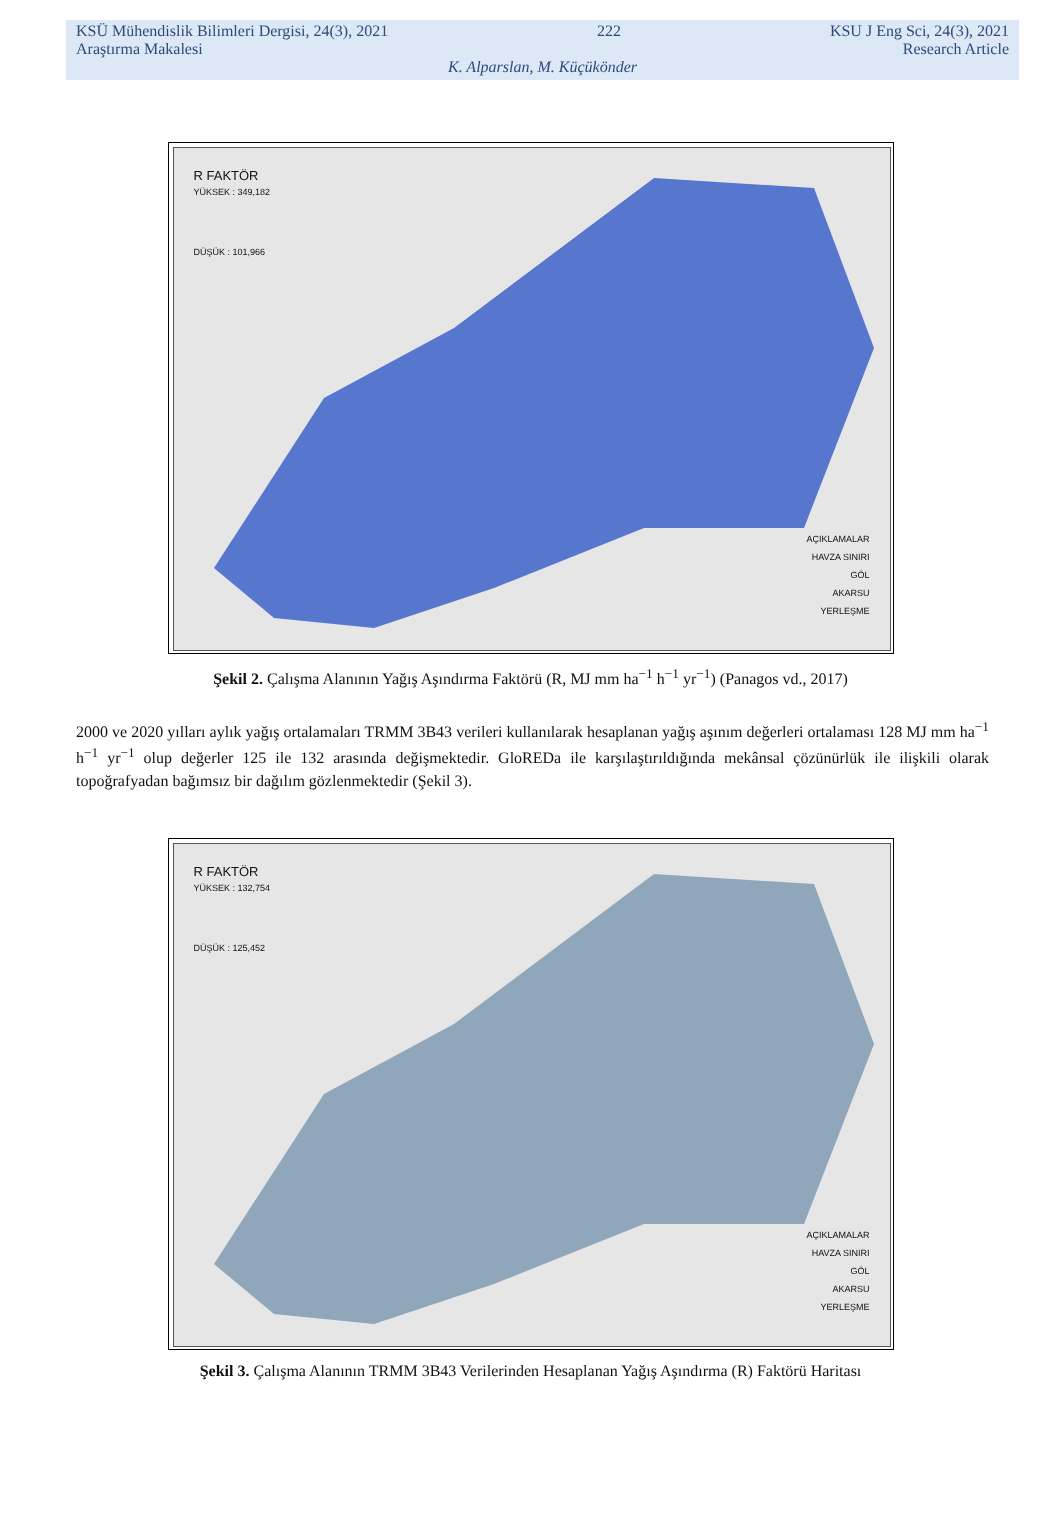KSÜ Mühendislik Bilimleri Dergisi, 24(3), 2021 222 KSU J Eng Sci, 24(3), 2021
Araştırma Makalesi Research Article
K. Alparslan, M. Küçükönder
R FAKTÖR
YÜKSEK : 349,182
DÜŞÜK : 101,966
AÇIKLAMALAR
HAVZA SINIRI
GÖL
AKARSU
YERLEŞME
Şekil 2. Çalışma Alanının Yağış Aşındırma Faktörü (R, MJ mm ha<sup>−1</sup> h<sup>−1</sup> yr<sup>−1</sup>) (Panagos vd., 2017)
2000 ve 2020 yılları aylık yağış ortalamaları TRMM 3B43 verileri kullanılarak hesaplanan yağış aşınım değerleri ortalaması 128 MJ mm ha<sup>−1</sup> h<sup>−1</sup> yr<sup>−1</sup> olup değerler 125 ile 132 arasında değişmektedir. GloREDa ile karşılaştırıldığında mekânsal çözünürlük ile ilişkili olarak topoğrafyadan bağımsız bir dağılım gözlenmektedir (Şekil 3).
R FAKTÖR
YÜKSEK : 132,754
DÜŞÜK : 125,452
AÇIKLAMALAR
HAVZA SINIRI
GÖL
AKARSU
YERLEŞME
Şekil 3. Çalışma Alanının TRMM 3B43 Verilerinden Hesaplanan Yağış Aşındırma (R) Faktörü Haritası